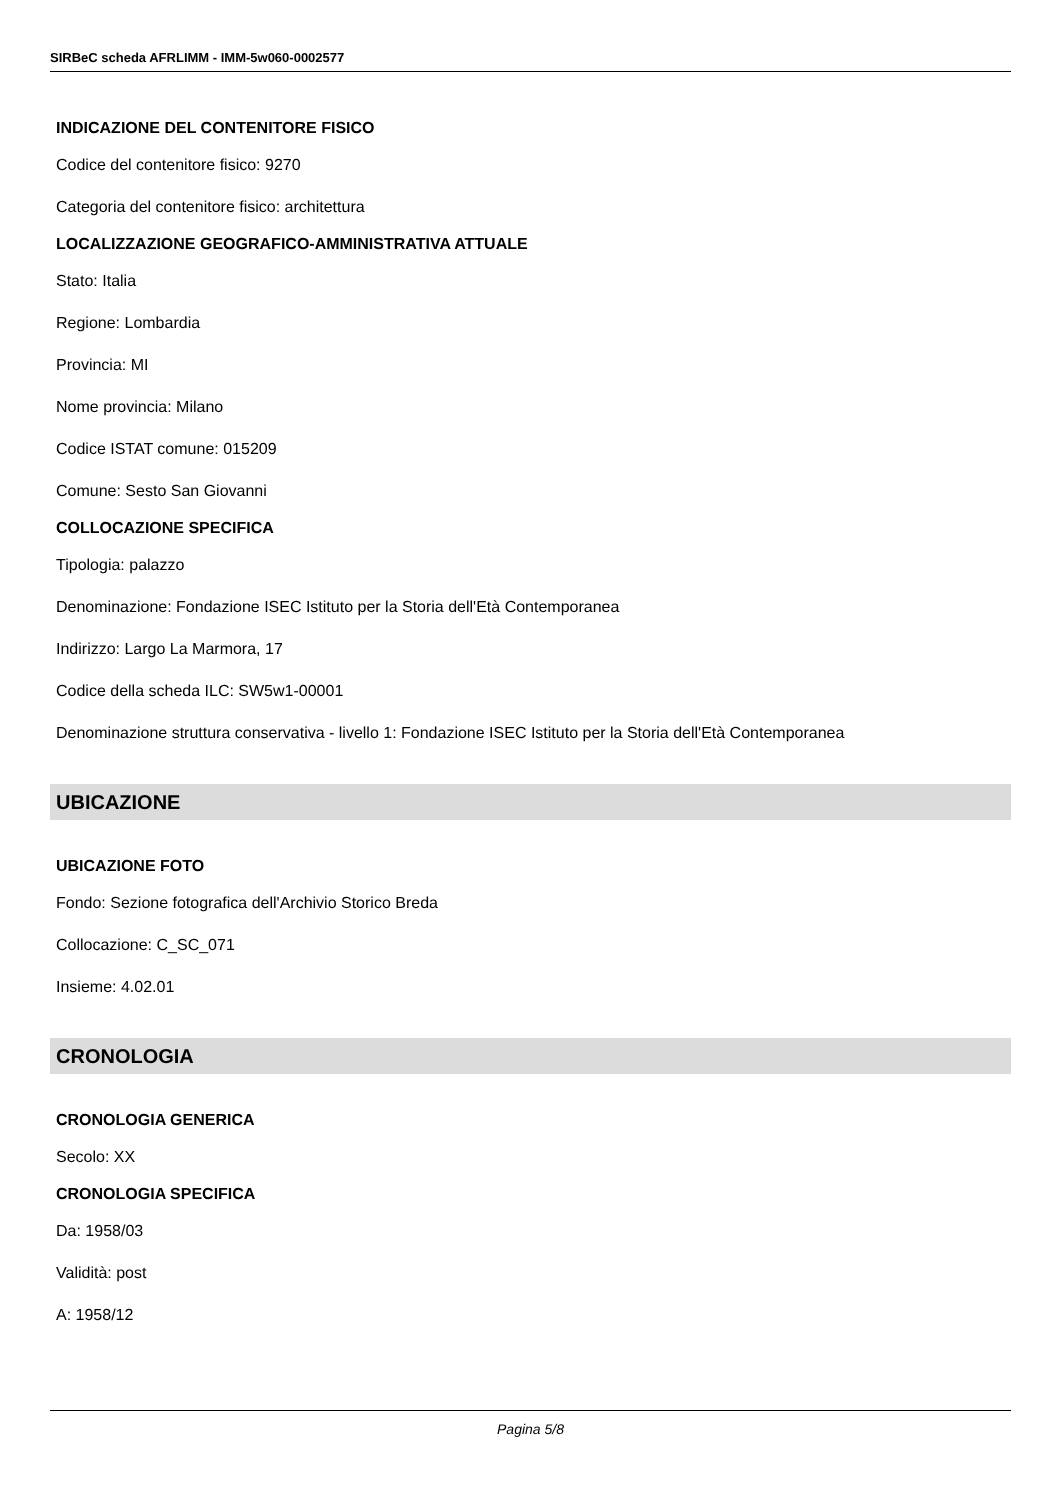SIRBeC scheda AFRLIMM - IMM-5w060-0002577
INDICAZIONE DEL CONTENITORE FISICO
Codice del contenitore fisico: 9270
Categoria del contenitore fisico: architettura
LOCALIZZAZIONE GEOGRAFICO-AMMINISTRATIVA ATTUALE
Stato: Italia
Regione: Lombardia
Provincia: MI
Nome provincia: Milano
Codice ISTAT comune: 015209
Comune: Sesto San Giovanni
COLLOCAZIONE SPECIFICA
Tipologia: palazzo
Denominazione: Fondazione ISEC Istituto per la Storia dell'Età Contemporanea
Indirizzo: Largo La Marmora, 17
Codice della scheda ILC: SW5w1-00001
Denominazione struttura conservativa - livello 1: Fondazione ISEC Istituto per la Storia dell'Età Contemporanea
UBICAZIONE
UBICAZIONE FOTO
Fondo: Sezione fotografica dell'Archivio Storico Breda
Collocazione: C_SC_071
Insieme: 4.02.01
CRONOLOGIA
CRONOLOGIA GENERICA
Secolo: XX
CRONOLOGIA SPECIFICA
Da: 1958/03
Validità: post
A: 1958/12
Pagina 5/8